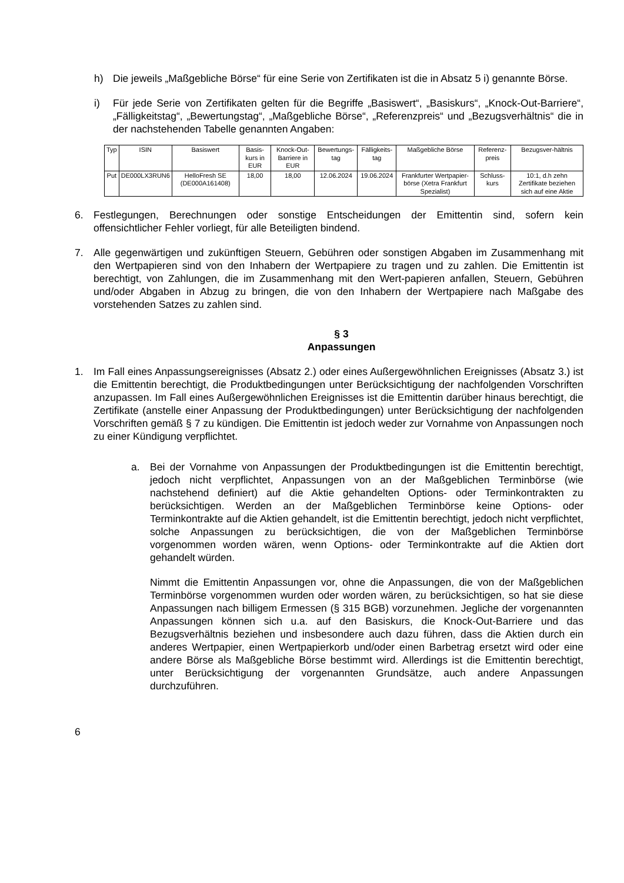h) Die jeweils „Maßgebliche Börse“ für eine Serie von Zertifikaten ist die in Absatz 5 i) genannte Börse.
i) Für jede Serie von Zertifikaten gelten für die Begriffe „Basiswert“, „Basiskurs“, „Knock-Out-Barriere“, „Fälligkeitstag“, „Bewertungstag“, „Maßgebliche Börse“, „Referenzpreis“ und „Bezugsverhältnis“ die in der nachstehenden Tabelle genannten Angaben:
| Typ | ISIN | Basiswert | Basis-kurs in EUR | Knock-Out-Barriere in EUR | Bewertungs-tag | Fälligkeits-tag | Maßgebliche Börse | Referenz-preis | Bezugsver-hältnis |
| Put | DE000LX3RUN6 | HelloFresh SE (DE000A161408) | 18,00 | 18,00 | 12.06.2024 | 19.06.2024 | Frankfurter Wertpapier-börse (Xetra Frankfurt Spezialist) | Schluss-kurs | 10:1, d.h zehn Zertifikate beziehen sich auf eine Aktie |
6. Festlegungen, Berechnungen oder sonstige Entscheidungen der Emittentin sind, sofern kein offensichtlicher Fehler vorliegt, für alle Beteiligten bindend.
7. Alle gegenwärtigen und zukünftigen Steuern, Gebühren oder sonstigen Abgaben im Zusammenhang mit den Wertpapieren sind von den Inhabern der Wertpapiere zu tragen und zu zahlen. Die Emittentin ist berechtigt, von Zahlungen, die im Zusammenhang mit den Wert-papieren anfallen, Steuern, Gebühren und/oder Abgaben in Abzug zu bringen, die von den Inhabern der Wertpapiere nach Maßgabe des vorstehenden Satzes zu zahlen sind.
§ 3
Anpassungen
1. Im Fall eines Anpassungsereignisses (Absatz 2.) oder eines Außergewöhnlichen Ereignisses (Absatz 3.) ist die Emittentin berechtigt, die Produktbedingungen unter Berücksichtigung der nachfolgenden Vorschriften anzupassen. Im Fall eines Außergewöhnlichen Ereignisses ist die Emittentin darüber hinaus berechtigt, die Zertifikate (anstelle einer Anpassung der Produktbedingungen) unter Berücksichtigung der nachfolgenden Vorschriften gemäß § 7 zu kündigen. Die Emittentin ist jedoch weder zur Vornahme von Anpassungen noch zu einer Kündigung verpflichtet.
a. Bei der Vornahme von Anpassungen der Produktbedingungen ist die Emittentin berechtigt, jedoch nicht verpflichtet, Anpassungen von an der Maßgeblichen Terminbörse (wie nachstehend definiert) auf die Aktie gehandelten Options- oder Terminkontrakten zu berücksichtigen. Werden an der Maßgeblichen Terminbörse keine Options- oder Terminkontrakte auf die Aktien gehandelt, ist die Emittentin berechtigt, jedoch nicht verpflichtet, solche Anpassungen zu berücksichtigen, die von der Maßgeblichen Terminbörse vorgenommen worden wären, wenn Options- oder Terminkontrakte auf die Aktien dort gehandelt würden.
Nimmt die Emittentin Anpassungen vor, ohne die Anpassungen, die von der Maßgeblichen Terminbörse vorgenommen wurden oder worden wären, zu berücksichtigen, so hat sie diese Anpassungen nach billigem Ermessen (§ 315 BGB) vorzunehmen. Jegliche der vorgenannten Anpassungen können sich u.a. auf den Basiskurs, die Knock-Out-Barriere und das Bezugsverhältnis beziehen und insbesondere auch dazu führen, dass die Aktien durch ein anderes Wertpapier, einen Wertpapierkorb und/oder einen Barbetrag ersetzt wird oder eine andere Börse als Maßgebliche Börse bestimmt wird. Allerdings ist die Emittentin berechtigt, unter Berücksichtigung der vorgenannten Grundsätze, auch andere Anpassungen durchzuführen.
6